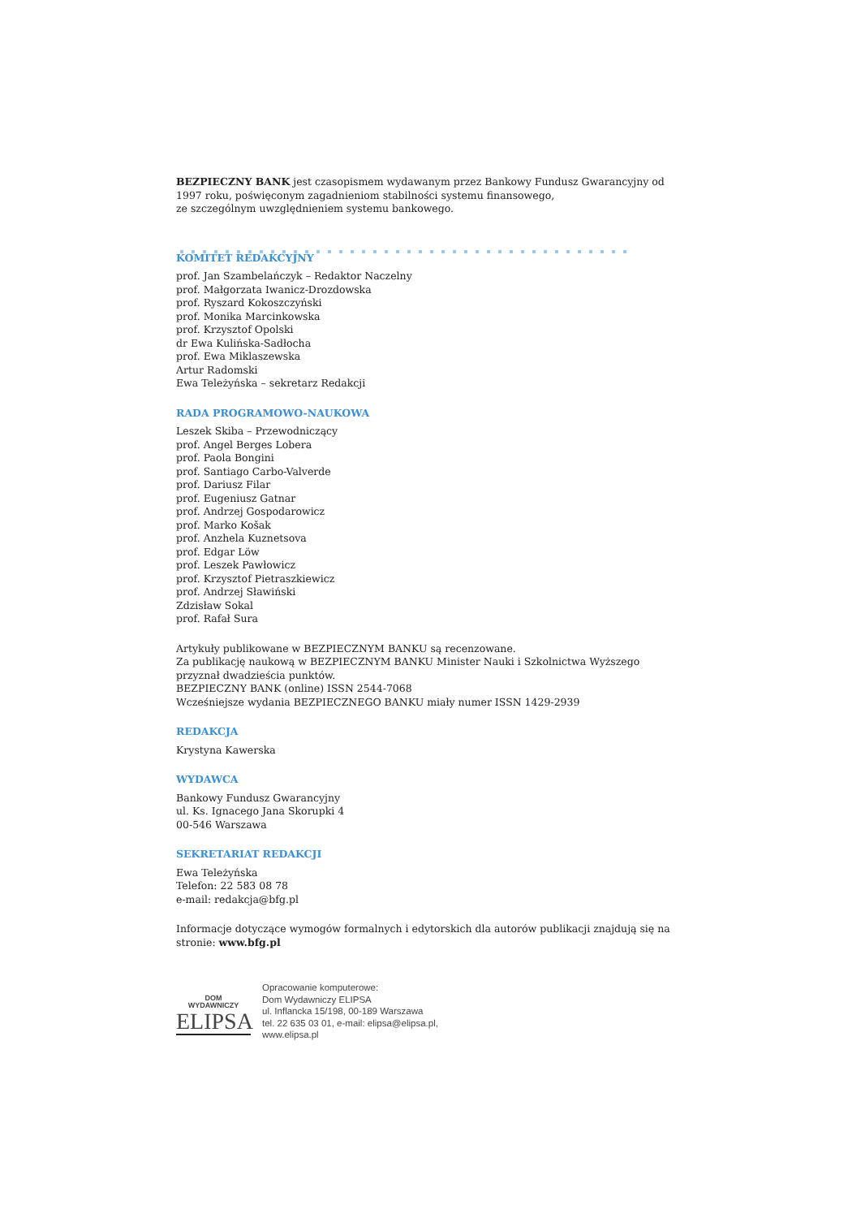BEZPIECZNY BANK jest czasopismem wydawanym przez Bankowy Fundusz Gwarancyjny od 1997 roku, poświęconym zagadnieniom stabilności systemu finansowego,
ze szczególnym uwzględnieniem systemu bankowego.
KOMITET REDAKCYJNY
prof. Jan Szambelańczyk – Redaktor Naczelny
prof. Małgorzata Iwanicz-Drozdowska
prof. Ryszard Kokoszczyński
prof. Monika Marcinkowska
prof. Krzysztof Opolski
dr Ewa Kulińska-Sadłocha
prof. Ewa Miklaszewska
Artur Radomski
Ewa Teleżyńska – sekretarz Redakcji
RADA PROGRAMOWO-NAUKOWA
Leszek Skiba – Przewodniczący
prof. Angel Berges Lobera
prof. Paola Bongini
prof. Santiago Carbo-Valverde
prof. Dariusz Filar
prof. Eugeniusz Gatnar
prof. Andrzej Gospodarowicz
prof. Marko Košak
prof. Anzhela Kuznetsova
prof. Edgar Löw
prof. Leszek Pawłowicz
prof. Krzysztof Pietraszkiewicz
prof. Andrzej Sławiński
Zdzisław Sokal
prof. Rafał Sura
Artykuły publikowane w BEZPIECZNYM BANKU są recenzowane.
Za publikację naukową w BEZPIECZNYM BANKU Minister Nauki i Szkolnictwa Wyższego przyznał dwadzieścia punktów.
BEZPIECZNY BANK (online) ISSN 2544-7068
Wcześniejsze wydania BEZPIECZNEGO BANKU miały numer ISSN 1429-2939
REDAKCJA
Krystyna Kawerska
WYDAWCA
Bankowy Fundusz Gwarancyjny
ul. Ks. Ignacego Jana Skorupki 4
00-546 Warszawa
SEKRETARIAT REDAKCJI
Ewa Teleżyńska
Telefon: 22 583 08 78
e-mail: redakcja@bfg.pl
Informacje dotyczące wymogów formalnych i edytorskich dla autorów publikacji znajdują się na stronie: www.bfg.pl
DOM
WYDAWNICZY
ELIPSA
Opracowanie komputerowe:
Dom Wydawniczy ELIPSA
ul. Inflancka 15/198, 00-189 Warszawa
tel. 22 635 03 01, e-mail: elipsa@elipsa.pl,
www.elipsa.pl